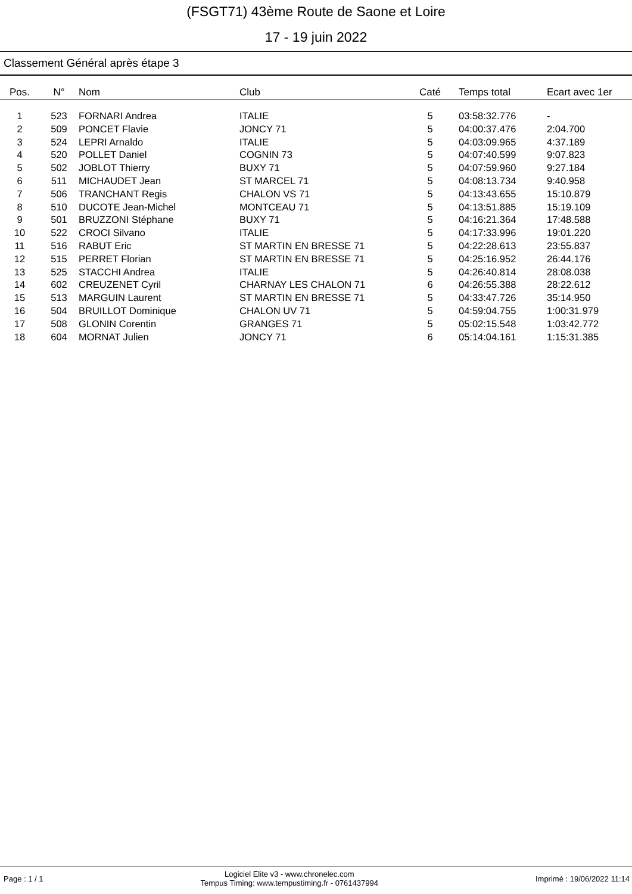(FSGT71) 43ème Route de Saone et Loire
17 - 19 juin 2022
Classement Général après étape 3
| Pos. | N° | Nom | Club | Caté | Temps total | Ecart avec 1er |
| --- | --- | --- | --- | --- | --- | --- |
| 1 | 523 | FORNARI Andrea | ITALIE | 5 | 03:58:32.776 | - |
| 2 | 509 | PONCET Flavie | JONCY 71 | 5 | 04:00:37.476 | 2:04.700 |
| 3 | 524 | LEPRI Arnaldo | ITALIE | 5 | 04:03:09.965 | 4:37.189 |
| 4 | 520 | POLLET Daniel | COGNIN 73 | 5 | 04:07:40.599 | 9:07.823 |
| 5 | 502 | JOBLOT Thierry | BUXY 71 | 5 | 04:07:59.960 | 9:27.184 |
| 6 | 511 | MICHAUDET Jean | ST MARCEL 71 | 5 | 04:08:13.734 | 9:40.958 |
| 7 | 506 | TRANCHANT Regis | CHALON VS 71 | 5 | 04:13:43.655 | 15:10.879 |
| 8 | 510 | DUCOTE Jean-Michel | MONTCEAU 71 | 5 | 04:13:51.885 | 15:19.109 |
| 9 | 501 | BRUZZONI Stéphane | BUXY 71 | 5 | 04:16:21.364 | 17:48.588 |
| 10 | 522 | CROCI Silvano | ITALIE | 5 | 04:17:33.996 | 19:01.220 |
| 11 | 516 | RABUT Eric | ST MARTIN EN BRESSE 71 | 5 | 04:22:28.613 | 23:55.837 |
| 12 | 515 | PERRET Florian | ST MARTIN EN BRESSE 71 | 5 | 04:25:16.952 | 26:44.176 |
| 13 | 525 | STACCHI Andrea | ITALIE | 5 | 04:26:40.814 | 28:08.038 |
| 14 | 602 | CREUZENET Cyril | CHARNAY LES CHALON 71 | 6 | 04:26:55.388 | 28:22.612 |
| 15 | 513 | MARGUIN Laurent | ST MARTIN EN BRESSE 71 | 5 | 04:33:47.726 | 35:14.950 |
| 16 | 504 | BRUILLOT Dominique | CHALON UV 71 | 5 | 04:59:04.755 | 1:00:31.979 |
| 17 | 508 | GLONIN Corentin | GRANGES 71 | 5 | 05:02:15.548 | 1:03:42.772 |
| 18 | 604 | MORNAT Julien | JONCY 71 | 6 | 05:14:04.161 | 1:15:31.385 |
Page : 1 / 1 Logiciel Elite v3 - www.chronelec.com
Tempus Timing: www.tempustiming.fr - 0761437994 Imprimé : 19/06/2022 11:14